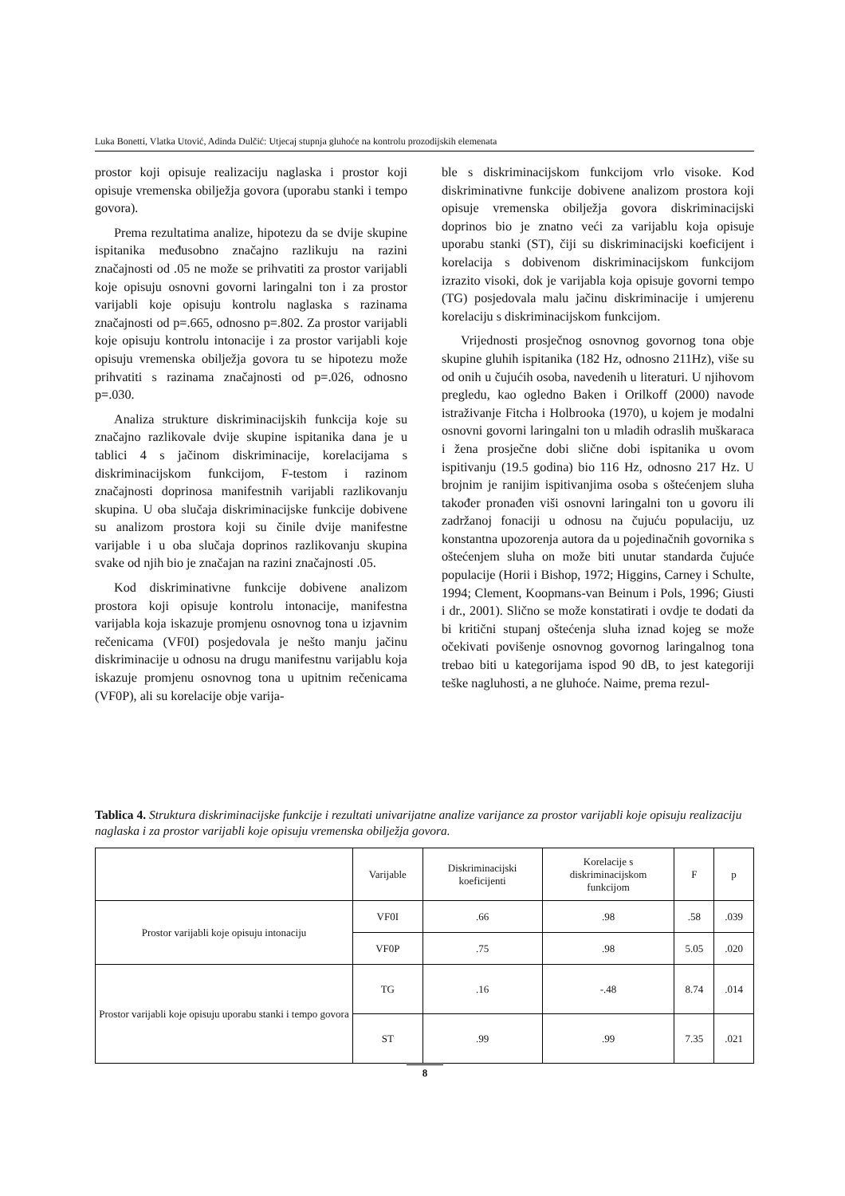Luka Bonetti, Vlatka Utović, Adinda Dulčić: Utjecaj stupnja gluhoće na kontrolu prozodijskih elemenata
prostor koji opisuje realizaciju naglaska i prostor koji opisuje vremenska obilježja govora (uporabu stanki i tempo govora).
Prema rezultatima analize, hipotezu da se dvije skupine ispitanika međusobno značajno razlikuju na razini značajnosti od .05 ne može se prihvatiti za prostor varijabli koje opisuju osnovni govorni laringalni ton i za prostor varijabli koje opisuju kontrolu naglaska s razinama značajnosti od p=.665, odnosno p=.802. Za prostor varijabli koje opisuju kontrolu intonacije i za prostor varijabli koje opisuju vremenska obilježja govora tu se hipotezu može prihvatiti s razinama značajnosti od p=.026, odnosno p=.030.
Analiza strukture diskriminacijskih funkcija koje su značajno razlikovale dvije skupine ispitanika dana je u tablici 4 s jačinom diskriminacije, korelacijama s diskriminacijskom funkcijom, F-testom i razinom značajnosti doprinosa manifestnih varijabli razlikovanju skupina. U oba slučaja diskriminacijske funkcije dobivene su analizom prostora koji su činile dvije manifestne varijable i u oba slučaja doprinos razlikovanju skupina svake od njih bio je značajan na razini značajnosti .05.
Kod diskriminativne funkcije dobivene analizom prostora koji opisuje kontrolu intonacije, manifestna varijabla koja iskazuje promjenu osnovnog tona u izjavnim rečenicama (VF0I) posjedovala je nešto manju jačinu diskriminacije u odnosu na drugu manifestnu varijablu koja iskazuje promjenu osnovnog tona u upitnim rečenicama (VF0P), ali su korelacije obje varija-
ble s diskriminacijskom funkcijom vrlo visoke. Kod diskriminativne funkcije dobivene analizom prostora koji opisuje vremenska obilježja govora diskriminacijski doprinos bio je znatno veći za varijablu koja opisuje uporabu stanki (ST), čiji su diskriminacijski koeficijent i korelacija s dobivenom diskriminacijskom funkcijom izrazito visoki, dok je varijabla koja opisuje govorni tempo (TG) posjedovala malu jačinu diskriminacije i umjerenu korelaciju s diskriminacijskom funkcijom.
Vrijednosti prosječnog osnovnog govornog tona obje skupine gluhih ispitanika (182 Hz, odnosno 211Hz), više su od onih u čujućih osoba, navedenih u literaturi. U njihovom pregledu, kao ogledno Baken i Orilkoff (2000) navode istraživanje Fitcha i Holbrooka (1970), u kojem je modalni osnovni govorni laringalni ton u mladih odraslih muškaraca i žena prosječne dobi slične dobi ispitanika u ovom ispitivanju (19.5 godina) bio 116 Hz, odnosno 217 Hz. U brojnim je ranijim ispitivanjima osoba s oštećenjem sluha također pronađen viši osnovni laringalni ton u govoru ili zadržanoj fonaciji u odnosu na čujuću populaciju, uz konstantna upozorenja autora da u pojedinačnih govornika s oštećenjem sluha on može biti unutar standarda čujuće populacije (Horii i Bishop, 1972; Higgins, Carney i Schulte, 1994; Clement, Koopmans-van Beinum i Pols, 1996; Giusti i dr., 2001). Slično se može konstatirati i ovdje te dodati da bi kritični stupanj oštećenja sluha iznad kojeg se može očekivati povišenje osnovnog govornog laringalnog tona trebao biti u kategorijama ispod 90 dB, to jest kategoriji teške nagluhosti, a ne gluhoće. Naime, prema rezul-
Tablica 4. Struktura diskriminacijske funkcije i rezultati univarijatne analize varijance za prostor varijabli koje opisuju realizaciju naglaska i za prostor varijabli koje opisuju vremenska obilježja govora.
| | Varijable | Diskriminacijski koeficijenti | Korelacije s diskriminacijskom funkcijom | F | p |
| --- | --- | --- | --- | --- | --- |
| Prostor varijabli koje opisuju intonaciju | VF0I | .66 | .98 | .58 | .039 |
| | VF0P | .75 | .98 | 5.05 | .020 |
| Prostor varijabli koje opisuju uporabu stanki i tempo govora | TG | .16 | -.48 | 8.74 | .014 |
| | ST | .99 | .99 | 7.35 | .021 |
8